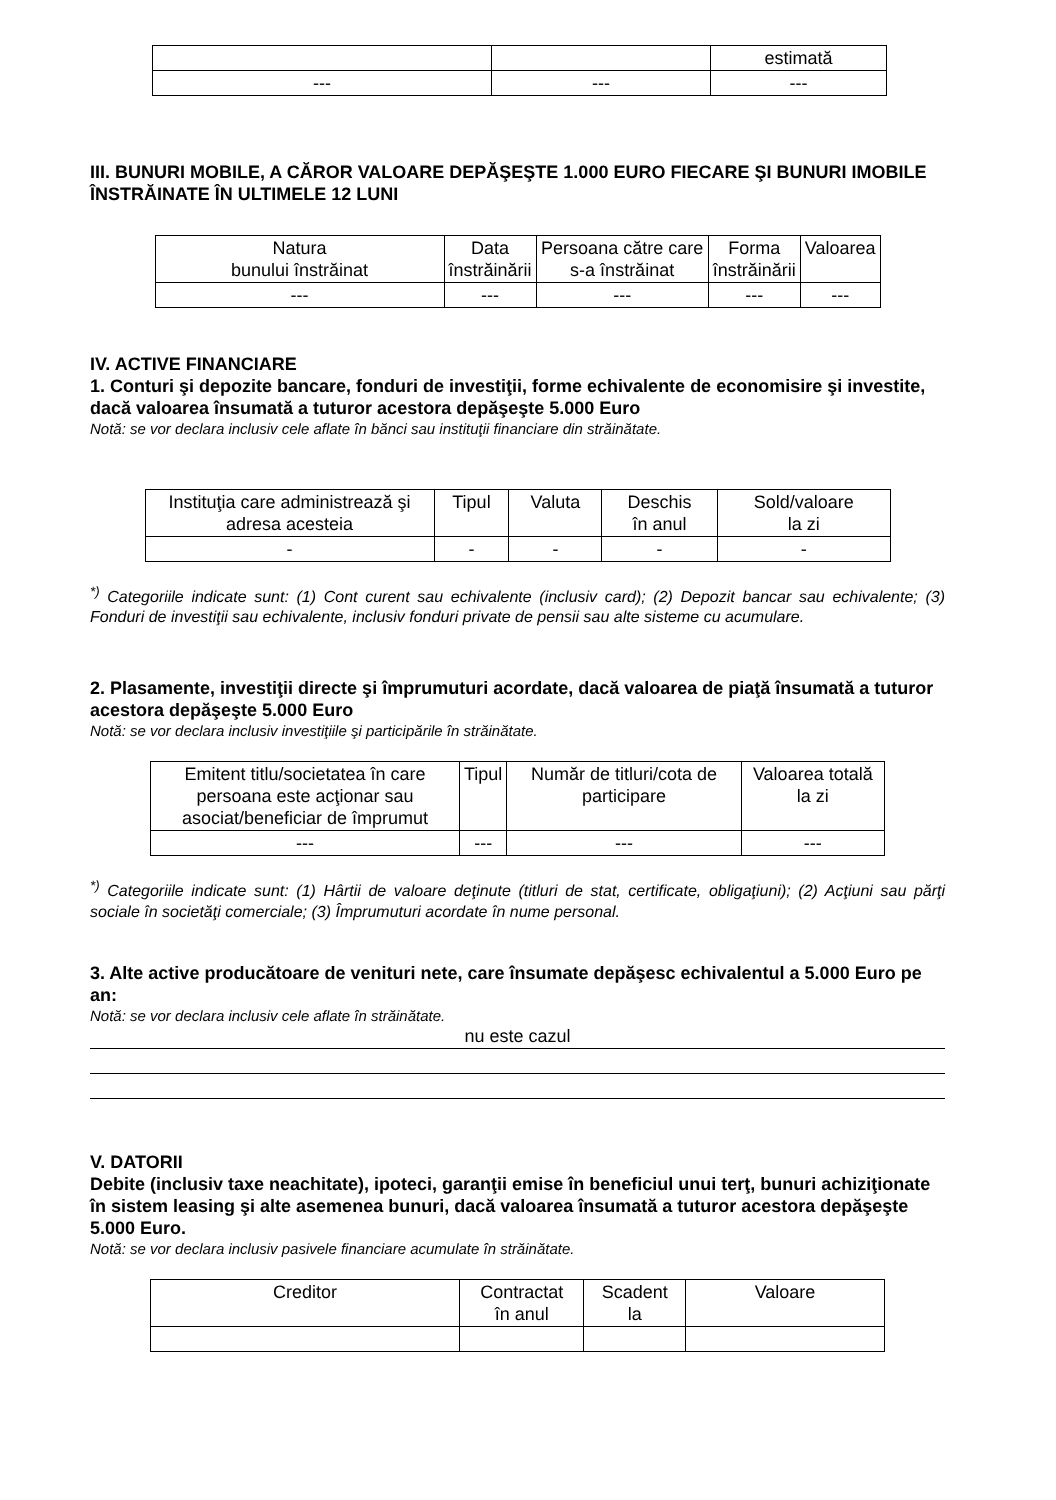| | | estimată |
| --- | --- | --- |
III. BUNURI MOBILE, A CĂROR VALOARE DEPĂŞEŞTE 1.000 EURO FIECARE ŞI BUNURI IMOBILE ÎNSTRĂINATE ÎN ULTIMELE 12 LUNI
| Natura bunului înstrăinat | Data înstrăinării | Persoana către care s-a înstrăinat | Forma înstrăinării | Valoarea |
| --- | --- | --- | --- | --- |
| --- | --- | --- | --- | --- |
IV. ACTIVE FINANCIARE
1. Conturi şi depozite bancare, fonduri de investiţii, forme echivalente de economisire şi investite, dacă valoarea însumată a tuturor acestora depăşeşte 5.000 Euro
Notă: se vor declara inclusiv cele aflate în bănci sau instituţii financiare din străinătate.
| Instituţia care administrează şi adresa acesteia | Tipul | Valuta | Deschis în anul | Sold/valoare la zi |
| --- | --- | --- | --- | --- |
| - | - | - | - | - |
<sup>*)</sup> Categoriile indicate sunt: (1) Cont curent sau echivalente (inclusiv card); (2) Depozit bancar sau echivalente; (3) Fonduri de investiţii sau echivalente, inclusiv fonduri private de pensii sau alte sisteme cu acumulare.
2. Plasamente, investiţii directe şi împrumuturi acordate, dacă valoarea de piaţă însumată a tuturor acestora depăşeşte 5.000 Euro
Notă: se vor declara inclusiv investiţiile şi participările în străinătate.
| Emitent titlu/societatea în care persoana este acţionar sau asociat/beneficiar de împrumut | Tipul | Număr de titluri/cota de participare | Valoarea totală la zi |
| --- | --- | --- | --- |
| --- | --- | --- | --- |
<sup>*)</sup> Categoriile indicate sunt: (1) Hârtii de valoare deţinute (titluri de stat, certificate, obligaţiuni); (2) Acţiuni sau părţi sociale în societăţi comerciale; (3) Împrumuturi acordate în nume personal.
3. Alte active producătoare de venituri nete, care însumate depăşesc echivalentul a 5.000 Euro pe an:
Notă: se vor declara inclusiv cele aflate în străinătate.
nu este cazul
V. DATORII
Debite (inclusiv taxe neachitate), ipoteci, garanţii emise în beneficiul unui terţ, bunuri achiziţionate în sistem leasing şi alte asemenea bunuri, dacă valoarea însumată a tuturor acestora depăşeşte 5.000 Euro.
Notă: se vor declara inclusiv pasivele financiare acumulate în străinătate.
| Creditor | Contractat în anul | Scadent la | Valoare |
| --- | --- | --- | --- |